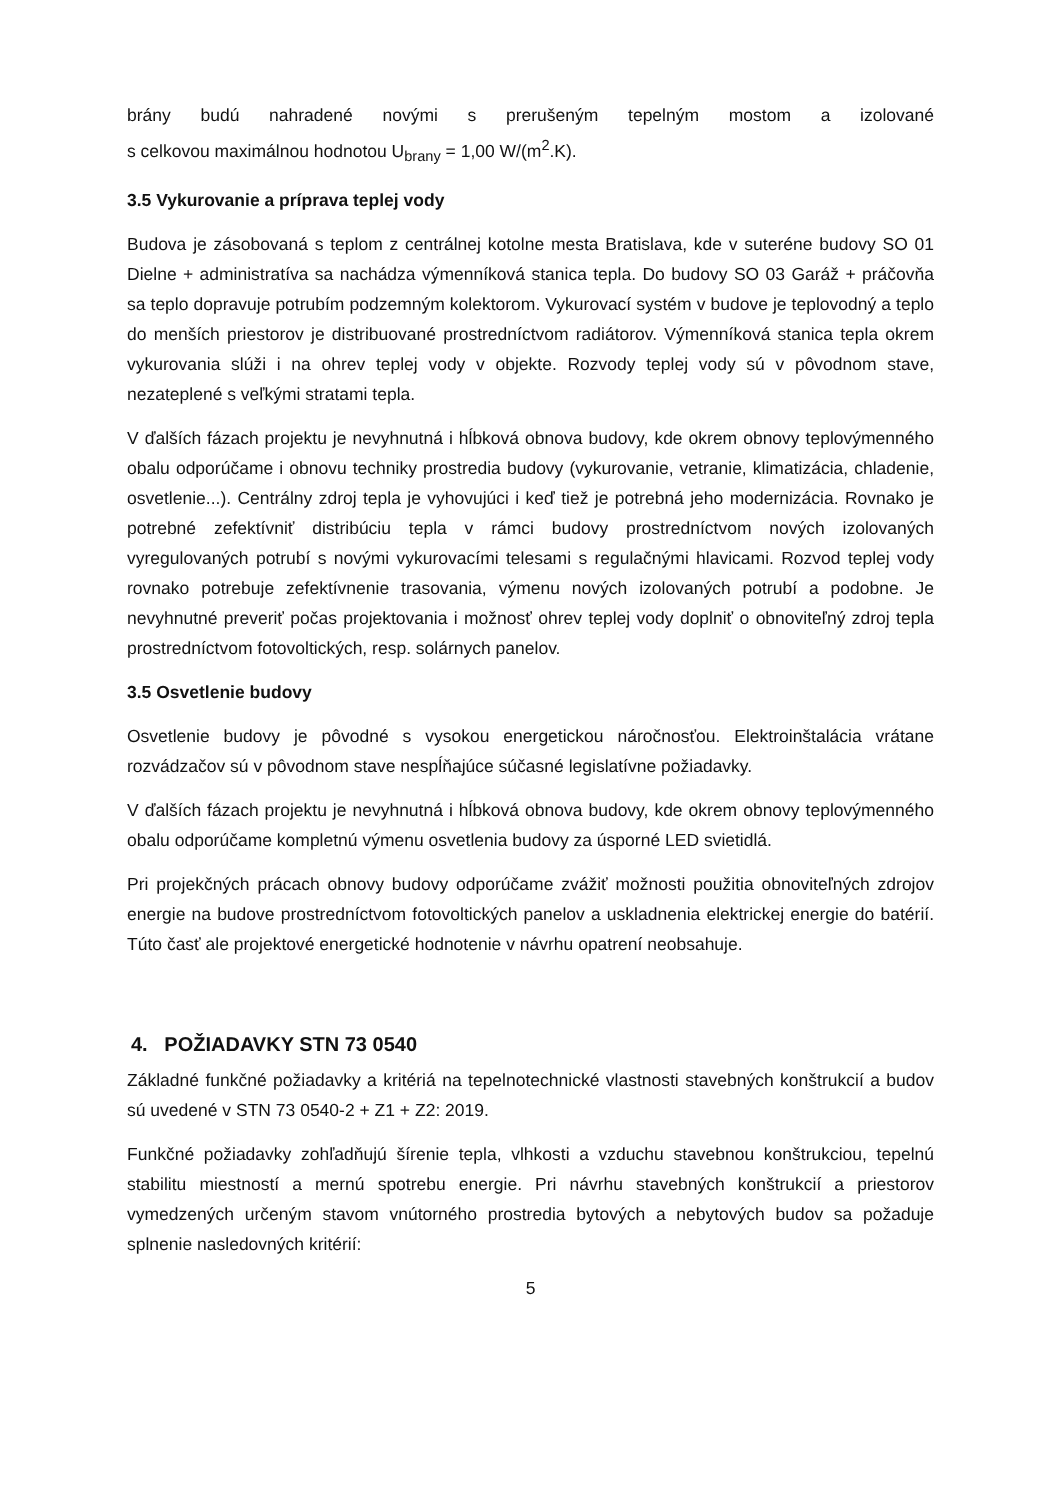brány budú nahradené novými s prerušeným tepelným mostom a izolované
s celkovou maximálnou hodnotou U<sub>brany</sub> = 1,00 W/(m<sup>2</sup>.K).
3.5 Vykurovanie a príprava teplej vody
Budova je zásobovaná s teplom z centrálnej kotolne mesta Bratislava, kde v suteréne budovy SO 01 Dielne + administratíva sa nachádza výmenníková stanica tepla. Do budovy SO 03 Garáž + práčovňa sa teplo dopravuje potrubím podzemným kolektorom. Vykurovací systém v budove je teplovodný a teplo do menších priestorov je distribuované prostredníctvom radiátorov. Výmenníková stanica tepla okrem vykurovania slúži i na ohrev teplej vody v objekte. Rozvody teplej vody sú v pôvodnom stave, nezateplené s veľkými stratami tepla.
V ďalších fázach projektu je nevyhnutná i hĺbková obnova budovy, kde okrem obnovy teplovýmenného obalu odporúčame i obnovu techniky prostredia budovy (vykurovanie, vetranie, klimatizácia, chladenie, osvetlenie...). Centrálny zdroj tepla je vyhovujúci i keď tiež je potrebná jeho modernizácia. Rovnako je potrebné zefektívniť distribúciu tepla v rámci budovy prostredníctvom nových izolovaných vyregulovaných potrubí s novými vykurovacími telesami s regulačnými hlavicami. Rozvod teplej vody rovnako potrebuje zefektívnenie trasovania, výmenu nových izolovaných potrubí a podobne. Je nevyhnutné preveriť počas projektovania i možnosť ohrev teplej vody doplniť o obnoviteľný zdroj tepla prostredníctvom fotovoltických, resp. solárnych panelov.
3.5 Osvetlenie budovy
Osvetlenie budovy je pôvodné s vysokou energetickou náročnosťou. Elektroinštalácia vrátane rozvádzačov sú v pôvodnom stave nespĺňajúce súčasné legislatívne požiadavky.
V ďalších fázach projektu je nevyhnutná i hĺbková obnova budovy, kde okrem obnovy teplovýmenného obalu odporúčame kompletnú výmenu osvetlenia budovy za úsporné LED svietidlá.
Pri projekčných prácach obnovy budovy odporúčame zvážiť možnosti použitia obnoviteľných zdrojov energie na budove prostredníctvom fotovoltických panelov a uskladnenia elektrickej energie do batérií. Túto časť ale projektové energetické hodnotenie v návrhu opatrení neobsahuje.
4. POŽIADAVKY STN 73 0540
Základné funkčné požiadavky a kritériá na tepelnotechnické vlastnosti stavebných konštrukcií a budov sú uvedené v STN 73 0540-2 + Z1 + Z2: 2019.
Funkčné požiadavky zohľadňujú šírenie tepla, vlhkosti a vzduchu stavebnou konštrukciou, tepelnú stabilitu miestností a mernú spotrebu energie. Pri návrhu stavebných konštrukcií a priestorov vymedzených určeným stavom vnútorného prostredia bytových a nebytových budov sa požaduje splnenie nasledovných kritérií:
5